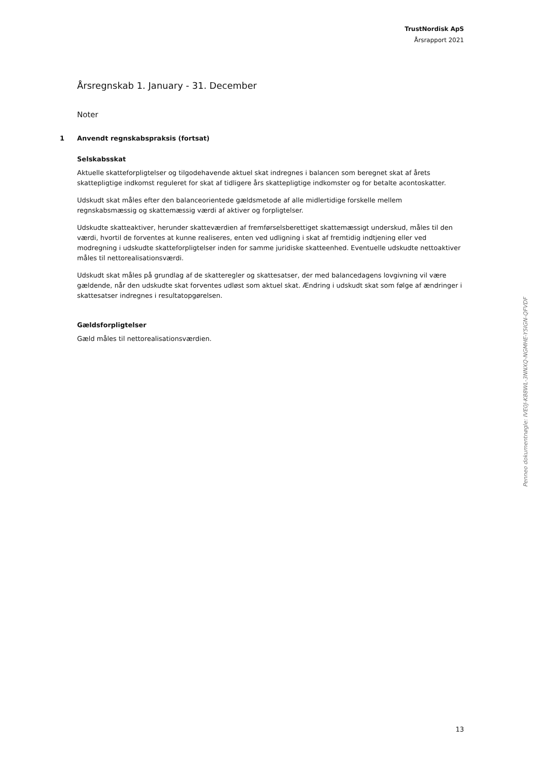TrustNordisk ApS
Årsrapport 2021
Årsregnskab 1. January - 31. December
Noter
1 Anvendt regnskabspraksis (fortsat)
Selskabsskat
Aktuelle skatteforpligtelser og tilgodehavende aktuel skat indregnes i balancen som beregnet skat af årets skattepligtige indkomst reguleret for skat af tidligere års skattepligtige indkomster og for betalte acontoskatter.
Udskudt skat måles efter den balanceorientede gældsmetode af alle midlertidige forskelle mellem regnskabsmæssig og skattemæssig værdi af aktiver og forpligtelser.
Udskudte skatteaktiver, herunder skatteværdien af fremførselsberettiget skattemæssigt underskud, måles til den værdi, hvortil de forventes at kunne realiseres, enten ved udligning i skat af fremtidig indtjening eller ved modregning i udskudte skatteforpligtelser inden for samme juridiske skatteenhed. Eventuelle udskudte nettoaktiver måles til nettorealisationsværdi.
Udskudt skat måles på grundlag af de skatteregler og skattesatser, der med balancedagens lovgivning vil være gældende, når den udskudte skat forventes udløst som aktuel skat. Ændring i udskudt skat som følge af ændringer i skattesatser indregnes i resultatopgørelsen.
Gældsforpligtelser
Gæld måles til nettorealisationsværdien.
Penneo dokumentnøgle: IVE0J-K88WL-3NNXQ-NGMHE-Y5IGN-QFVDF
13